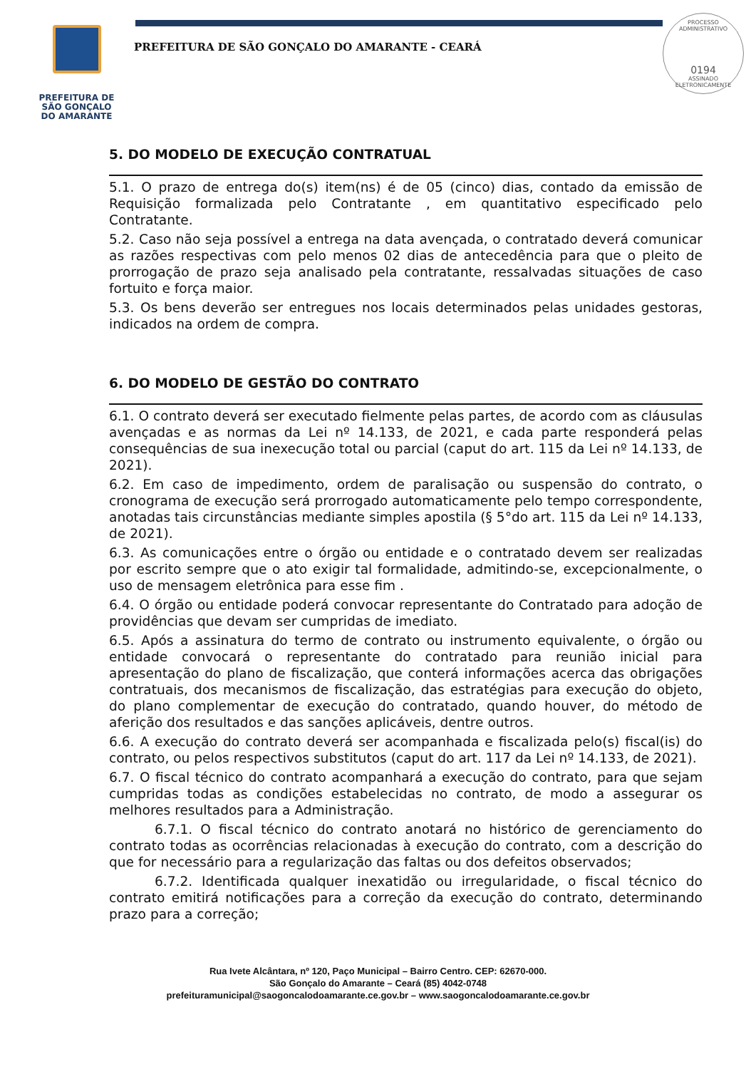PREFEITURA DE
SÃO GONÇALO
DO AMARANTE
PREFEITURA DE SÃO GONÇALO DO AMARANTE - CEARÁ
PROCESSO ADMINISTRATIVO
0194
ASSINADO
ELETRONICAMENTE
5. DO MODELO DE EXECUÇÃO CONTRATUAL
5.1. O prazo de entrega do(s) item(ns) é de 05 (cinco) dias, contado da emissão de Requisição formalizada pelo Contratante , em quantitativo especificado pelo Contratante.
5.2. Caso não seja possível a entrega na data avençada, o contratado deverá comunicar as razões respectivas com pelo menos 02 dias de antecedência para que o pleito de prorrogação de prazo seja analisado pela contratante, ressalvadas situações de caso fortuito e força maior.
5.3. Os bens deverão ser entregues nos locais determinados pelas unidades gestoras, indicados na ordem de compra.
6. DO MODELO DE GESTÃO DO CONTRATO
6.1. O contrato deverá ser executado fielmente pelas partes, de acordo com as cláusulas avençadas e as normas da Lei nº 14.133, de 2021, e cada parte responderá pelas consequências de sua inexecução total ou parcial (caput do art. 115 da Lei nº 14.133, de 2021).
6.2. Em caso de impedimento, ordem de paralisação ou suspensão do contrato, o cronograma de execução será prorrogado automaticamente pelo tempo correspondente, anotadas tais circunstâncias mediante simples apostila (§ 5°do art. 115 da Lei nº 14.133, de 2021).
6.3. As comunicações entre o órgão ou entidade e o contratado devem ser realizadas por escrito sempre que o ato exigir tal formalidade, admitindo-se, excepcionalmente, o uso de mensagem eletrônica para esse fim .
6.4. O órgão ou entidade poderá convocar representante do Contratado para adoção de providências que devam ser cumpridas de imediato.
6.5. Após a assinatura do termo de contrato ou instrumento equivalente, o órgão ou entidade convocará o representante do contratado para reunião inicial para apresentação do plano de fiscalização, que conterá informações acerca das obrigações contratuais, dos mecanismos de fiscalização, das estratégias para execução do objeto, do plano complementar de execução do contratado, quando houver, do método de aferição dos resultados e das sanções aplicáveis, dentre outros.
6.6. A execução do contrato deverá ser acompanhada e fiscalizada pelo(s) fiscal(is) do contrato, ou pelos respectivos substitutos (caput do art. 117 da Lei nº 14.133, de 2021).
6.7. O fiscal técnico do contrato acompanhará a execução do contrato, para que sejam cumpridas todas as condições estabelecidas no contrato, de modo a assegurar os melhores resultados para a Administração.
6.7.1. O fiscal técnico do contrato anotará no histórico de gerenciamento do contrato todas as ocorrências relacionadas à execução do contrato, com a descrição do que for necessário para a regularização das faltas ou dos defeitos observados;
6.7.2. Identificada qualquer inexatidão ou irregularidade, o fiscal técnico do contrato emitirá notificações para a correção da execução do contrato, determinando prazo para a correção;
Rua Ivete Alcântara, nº 120, Paço Municipal – Bairro Centro. CEP: 62670-000.
São Gonçalo do Amarante – Ceará (85) 4042-0748
prefeituramunicipal@saogoncalodoamarante.ce.gov.br – www.saogoncalodoamarante.ce.gov.br